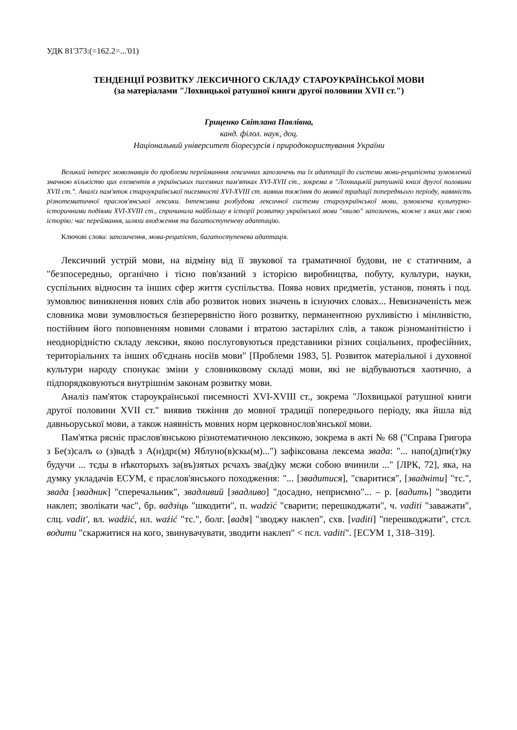УДК 81'373:(=162.2=...'01)
ТЕНДЕНЦІЇ РОЗВИТКУ ЛЕКСИЧНОГО СКЛАДУ СТАРОУКРАЇНСЬКОЇ МОВИ
(за матеріалами "Лохвицької ратушної книги другої половини XVII ст.")
Гриценко Світлана Павлівна,
канд. філол. наук, доц.
Національний університет біоресурсів і природокористування України
Великий інтерес мовознавців до проблеми перейманння лексичних запозичень та їх адаптації до системи мови-реципієнта зумовлений значною кількістю цих елементів в українських писемних пам'ятках XVI-XVII ст., зокрема в "Лохвицькій ратушній книзі другої половини XVII ст.". Аналіз пам'яток староукраїнської писемності XVI-XVIII ст. виявив тяжіння до мовної традиції попереднього періоду, наявність різнотематичної праслов'янської лексики. Інтенсивна розбудова лексичної системи староукраїнської мови, зумовлена культурно-історичними подіями XVI-XVIII ст., спричинила найбільшу в історії розвитку української мови "хвилю" запозичень, кожне з яких має свою історію: час переймання, шляхи входження та багатоступеневу адаптацію.
Ключові слова: запозичення, мова-реципієнт, багатоступенева адаптація.
Лексичний устрій мови, на відміну від її звукової та граматичної будови, не є статичним, а "безпосередньо, органічно і тісно пов'язаний з історією виробництва, побуту, культури, науки, суспільних відносин та інших сфер життя суспільства. Поява нових предметів, установ, понять і под. зумовлює виникнення нових слів або розвиток нових значень в існуючих словах... Невизначеність меж словника мови зумовлюється безперервністю його розвитку, перманентною рухливістю і мінливістю, постійним його поповненням новими словами і втратою застарілих слів, а також різноманітністю і неоднорідністю складу лексики, якою послуговуються представники різних соціальних, професійних, територіальних та інших об'єднань носіїв мови" [Проблеми 1983, 5]. Розвиток матеріальної і духовної культури народу спонукає зміни у словниковому складі мови, які не відбуваються хаотично, а підпорядковуються внутрішнім законам розвитку мови.
Аналіз пам'яток староукраїнської писемності XVI-XVIII ст., зокрема "Лохвицької ратушної книги другої половини XVII ст." виявив тяжіння до мовної традиції попереднього періоду, яка йшла від давньоруської мови, а також наявність мовних норм церковнослов'янської мови.
Пам'ятка рясніє праслов'янською різнотематичною лексикою, зокрема в акті № 68 ("Справа Григора з Бе(з)салъ ω (з)вадѣ з А(н)дрε(м) Яблуно(в)скы(м)...") зафіксована лексема звада: "... напо(д)пи(т)ку будучи ... тєды в нѣкоторыхъ за(въ)зятых рєчахъ зва(д)ку мєжи собою вчинили ..." [ЛРК, 72], яка, на думку укладачів ЕСУМ, є праслов'янського походження: "... [звадитися], "сваритися", [звадніти] "тс.", звада [звадник] "сперечальник", звадливий [звадливо] "досадно, неприємно"... – р. [вадить] "зводити наклеп; зволікати час", бр. вадзіць "шкодити", п. wadzić "сварити; перешкоджати", ч. vaditi "заважати", слц. vadit', вл. wadźić, нл. waźić "тс.", болг. [вадя] "зводжу наклеп", схв. [vaditi] "перешкоджати", стсл. водити "скаржитися на кого, звинувачувати, зводити наклеп" < псл. vaditi". [ЕСУМ 1, 318–319].